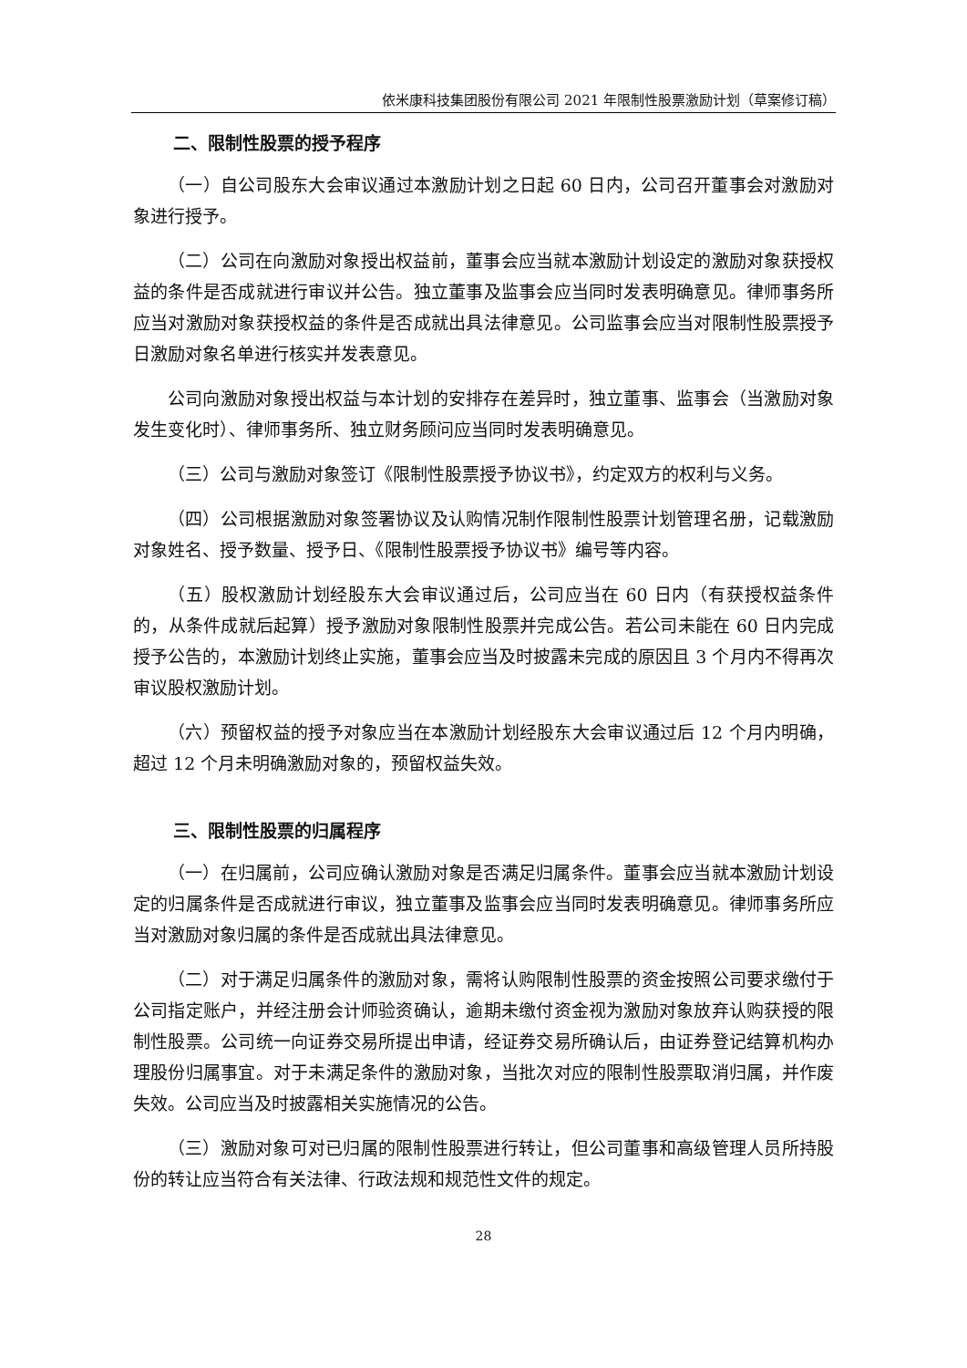依米康科技集团股份有限公司 2021 年限制性股票激励计划（草案修订稿）
二、限制性股票的授予程序
（一）自公司股东大会审议通过本激励计划之日起 60 日内，公司召开董事会对激励对象进行授予。
（二）公司在向激励对象授出权益前，董事会应当就本激励计划设定的激励对象获授权益的条件是否成就进行审议并公告。独立董事及监事会应当同时发表明确意见。律师事务所应当对激励对象获授权益的条件是否成就出具法律意见。公司监事会应当对限制性股票授予日激励对象名单进行核实并发表意见。
公司向激励对象授出权益与本计划的安排存在差异时，独立董事、监事会（当激励对象发生变化时）、律师事务所、独立财务顾问应当同时发表明确意见。
（三）公司与激励对象签订《限制性股票授予协议书》，约定双方的权利与义务。
（四）公司根据激励对象签署协议及认购情况制作限制性股票计划管理名册，记载激励对象姓名、授予数量、授予日、《限制性股票授予协议书》编号等内容。
（五）股权激励计划经股东大会审议通过后，公司应当在 60 日内（有获授权益条件的，从条件成就后起算）授予激励对象限制性股票并完成公告。若公司未能在 60 日内完成授予公告的，本激励计划终止实施，董事会应当及时披露未完成的原因且 3 个月内不得再次审议股权激励计划。
（六）预留权益的授予对象应当在本激励计划经股东大会审议通过后 12 个月内明确，超过 12 个月未明确激励对象的，预留权益失效。
三、限制性股票的归属程序
（一）在归属前，公司应确认激励对象是否满足归属条件。董事会应当就本激励计划设定的归属条件是否成就进行审议，独立董事及监事会应当同时发表明确意见。律师事务所应当对激励对象归属的条件是否成就出具法律意见。
（二）对于满足归属条件的激励对象，需将认购限制性股票的资金按照公司要求缴付于公司指定账户，并经注册会计师验资确认，逾期未缴付资金视为激励对象放弃认购获授的限制性股票。公司统一向证券交易所提出申请，经证券交易所确认后，由证券登记结算机构办理股份归属事宜。对于未满足条件的激励对象，当批次对应的限制性股票取消归属，并作废失效。公司应当及时披露相关实施情况的公告。
（三）激励对象可对已归属的限制性股票进行转让，但公司董事和高级管理人员所持股份的转让应当符合有关法律、行政法规和规范性文件的规定。
28